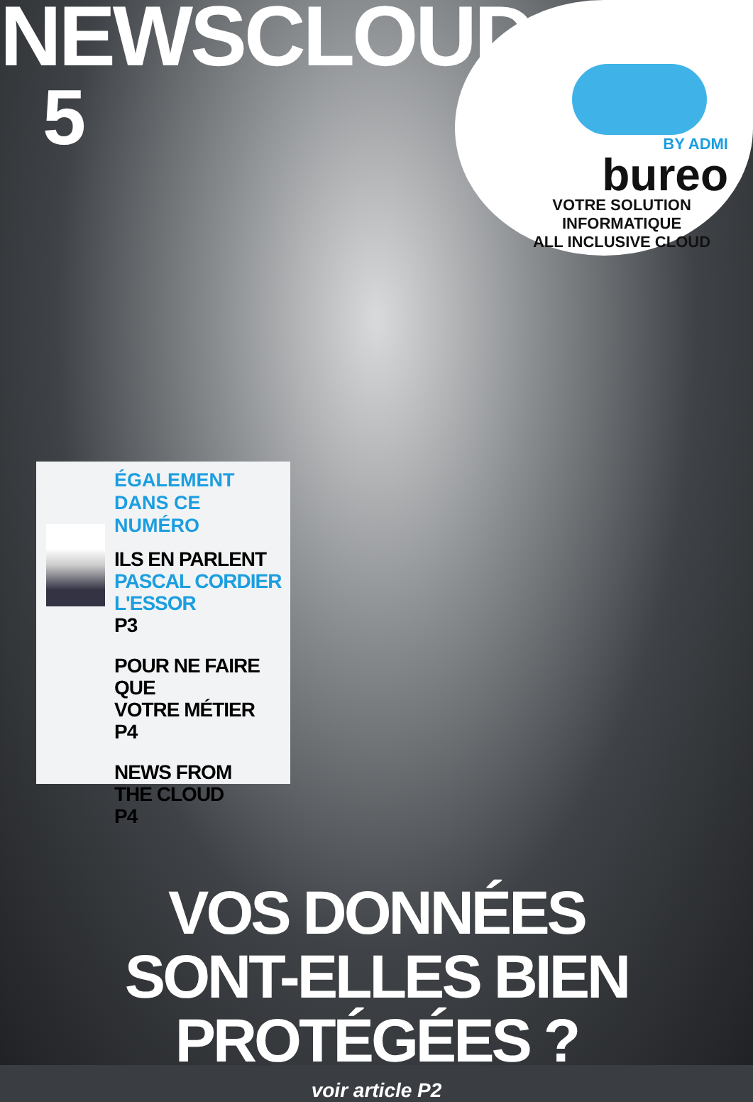NEWSCLOUD
5
BY ADMI
bureo
VOTRE SOLUTION INFORMATIQUE
ALL INCLUSIVE CLOUD
ÉGALEMENT
DANS CE NUMÉRO
ILS EN PARLENT
PASCAL CORDIER
L'ESSOR
P3
POUR NE FAIRE QUE
VOTRE MÉTIER
P4
NEWS FROM
THE CLOUD
P4
VOS DONNÉES
SONT-ELLES BIEN PROTÉGÉES ?
voir article P2